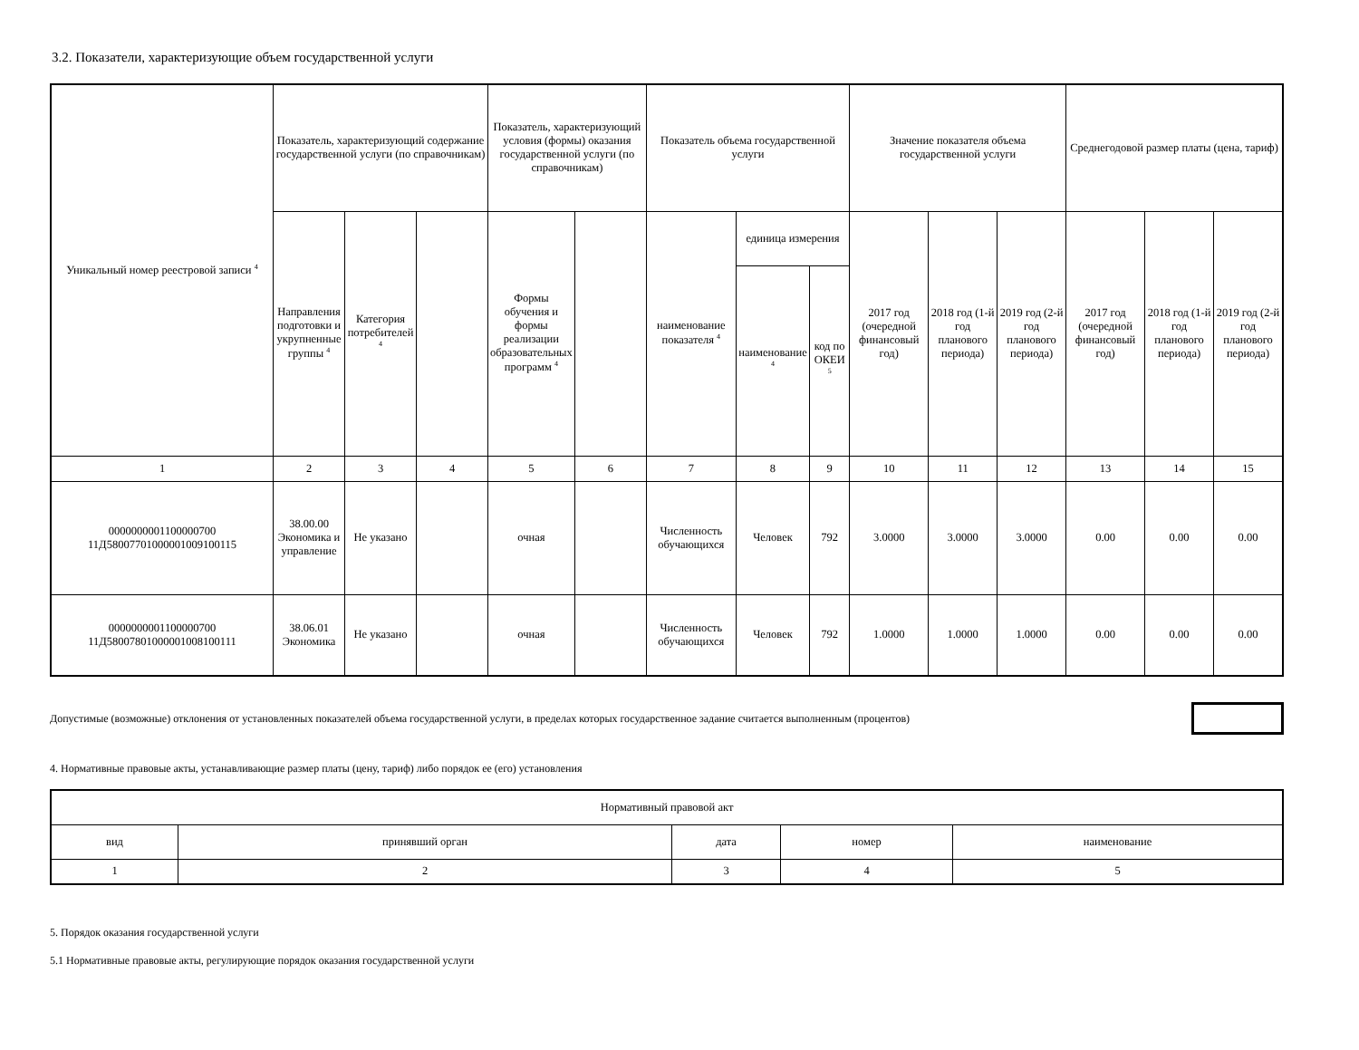3.2. Показатели, характеризующие объем государственной услуги
| Уникальный номер реестровой записи <sup>4</sup> | Показатель, характеризующий содержание государственной услуги (по справочникам) | | | Показатель, характеризующий условия (формы) оказания государственной услуги (по справочникам) | | Показатель объема государственной услуги | | | Значение показателя объема государственной услуги | | | Среднегодовой размер платы (цена, тариф) | | |
| --- | --- | --- | --- | --- | --- | --- | --- | --- | --- | --- | --- | --- | --- | --- |
| | Направления подготовки и укрупненные группы <sup>4</sup> | Категория потребителей <sup>4</sup> | | Формы обучения и формы реализации образовательных программ <sup>4</sup> | | наименование показателя <sup>4</sup> | единица измерения | | 2017 год (очередной финансовый год) | 2018 год (1-й год планового периода) | 2019 год (2-й год планового периода) | 2017 год (очередной финансовый год) | 2018 год (1-й год планового периода) | 2019 год (2-й год планового периода) |
| | | | | | | | наименование <sup>4</sup> | код по ОКЕИ <sup>5</sup> | | | | | | |
| 1 | 2 | 3 | 4 | 5 | 6 | 7 | 8 | 9 | 10 | 11 | 12 | 13 | 14 | 15 |
| 0000000001100000700 11Д58007701000001009100115 | 38.00.00 Экономика и управление | Не указано | | очная | | Численность обучающихся | Человек | 792 | 3.0000 | 3.0000 | 3.0000 | 0.00 | 0.00 | 0.00 |
| 0000000001100000700 11Д58007801000001008100111 | 38.06.01 Экономика | Не указано | | очная | | Численность обучающихся | Человек | 792 | 1.0000 | 1.0000 | 1.0000 | 0.00 | 0.00 | 0.00 |
Допустимые (возможные) отклонения от установленных показателей объема государственной услуги, в пределах которых государственное задание считается выполненным (процентов)
4. Нормативные правовые акты, устанавливающие размер платы (цену, тариф) либо порядок ее (его) установления
| Нормативный правовой акт | | | | |
| вид | принявший орган | дата | номер | наименование |
| 1 | 2 | 3 | 4 | 5 |
5. Порядок оказания государственной услуги
5.1 Нормативные правовые акты, регулирующие порядок оказания государственной услуги